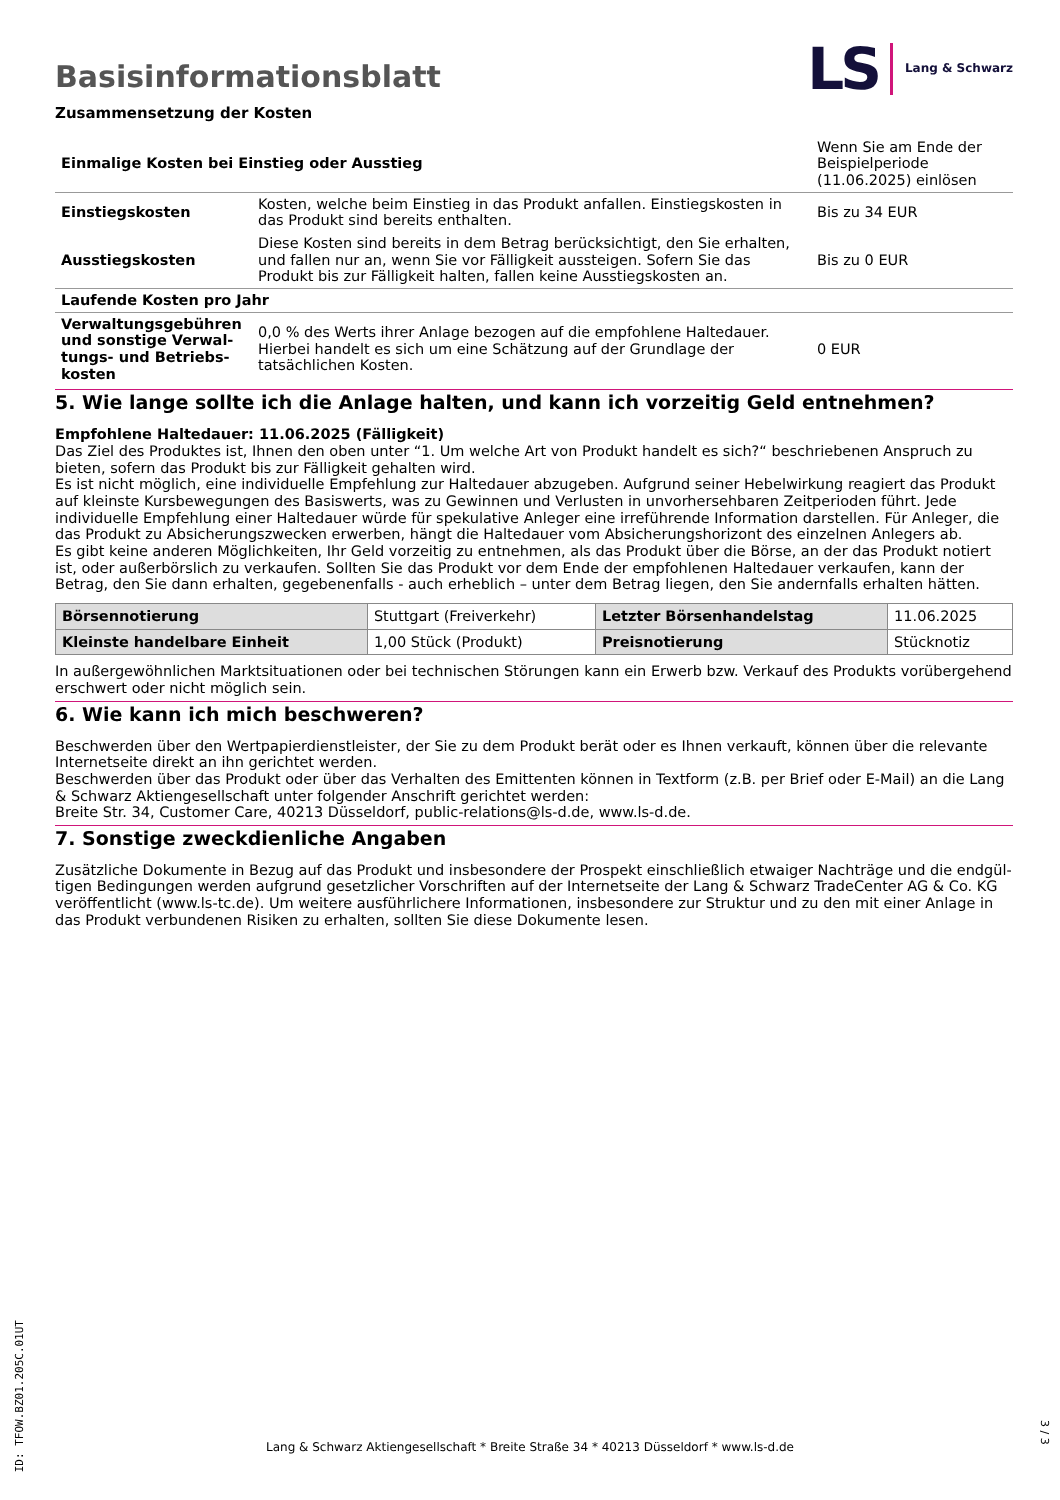Basisinformationsblatt
LS Lang & Schwarz
Zusammensetzung der Kosten
| Einmalige Kosten bei Einstieg oder Ausstieg | | Wenn Sie am Ende der Beispielperiode (11.06.2025) einlösen |
| Einstiegskosten | Kosten, welche beim Einstieg in das Produkt anfallen. Einstiegskosten in das Produkt sind bereits enthalten. | Bis zu 34 EUR |
| Ausstiegskosten | Diese Kosten sind bereits in dem Betrag berücksichtigt, den Sie erhalten, und fallen nur an, wenn Sie vor Fälligkeit aussteigen. Sofern Sie das Produkt bis zur Fälligkeit halten, fallen keine Ausstiegskosten an. | Bis zu 0 EUR |
| Laufende Kosten pro Jahr | | |
| Verwaltungsgebühren und sonstige Verwal­tungs- und Betriebs­kosten | 0,0 % des Werts ihrer Anlage bezogen auf die empfohlene Haltedauer. Hierbei handelt es sich um eine Schätzung auf der Grundlage der tatsächlichen Kosten. | 0 EUR |
5. Wie lange sollte ich die Anlage halten, und kann ich vorzeitig Geld entnehmen?
Empfohlene Haltedauer: 11.06.2025 (Fälligkeit)
Das Ziel des Produktes ist, Ihnen den oben unter “1. Um welche Art von Produkt handelt es sich?“ beschriebenen Anspruch zu bieten, sofern das Produkt bis zur Fälligkeit gehalten wird.
Es ist nicht möglich, eine individuelle Empfehlung zur Haltedauer abzugeben. Aufgrund seiner Hebelwirkung reagiert das Produkt auf kleinste Kursbewegungen des Basiswerts, was zu Gewinnen und Verlusten in unvorhersehbaren Zeitperioden führt. Jede individuelle Empfehlung einer Haltedauer würde für spekulative Anleger eine irreführende Information darstellen. Für Anleger, die das Produkt zu Absicherungszwecken erwerben, hängt die Haltedauer vom Absicherungshorizont des einzelnen Anlegers ab.
Es gibt keine anderen Möglichkeiten, Ihr Geld vorzeitig zu entnehmen, als das Produkt über die Börse, an der das Produkt notiert ist, oder außerbörslich zu verkaufen. Sollten Sie das Produkt vor dem Ende der empfohlenen Haltedauer verkaufen, kann der Betrag, den Sie dann erhalten, gegebenenfalls - auch erheblich – unter dem Betrag liegen, den Sie andernfalls erhalten hätten.
| Börsennotierung | Stuttgart (Freiverkehr) | Letzter Börsenhandelstag | 11.06.2025 |
| Kleinste handelbare Ein­heit | 1,00 Stück (Produkt) | Preisnotierung | Stücknotiz |
In außergewöhnlichen Marktsituationen oder bei technischen Störungen kann ein Erwerb bzw. Verkauf des Produkts vorübergehend erschwert oder nicht möglich sein.
6. Wie kann ich mich beschweren?
Beschwerden über den Wertpapierdienstleister, der Sie zu dem Produkt berät oder es Ihnen verkauft, können über die relevante Inter­netseite direkt an ihn gerichtet werden.
Beschwerden über das Produkt oder über das Verhalten des Emittenten können in Textform (z.B. per Brief oder E-Mail) an die Lang & Schwarz Aktiengesellschaft unter folgender Anschrift gerichtet werden:
Breite Str. 34, Customer Care, 40213 Düsseldorf, public-relations@ls-d.de, www.ls-d.de.
7. Sonstige zweckdienliche Angaben
Zusätzliche Dokumente in Bezug auf das Produkt und insbesondere der Prospekt einschließlich etwaiger Nachträge und die endgül­tigen Bedingungen werden aufgrund gesetzlicher Vorschriften auf der Internetseite der Lang & Schwarz TradeCenter AG & Co. KG ver­öffentlicht (www.ls-tc.de). Um weitere ausführlichere Informationen, insbesondere zur Struktur und zu den mit einer Anlage in das Pro­dukt verbundenen Risiken zu erhalten, sollten Sie diese Dokumente lesen.
ID: TFOW.BZ01.205C.01UT
Lang & Schwarz Aktiengesellschaft * Breite Straße 34 * 40213 Düsseldorf * www.ls-d.de
3 / 3